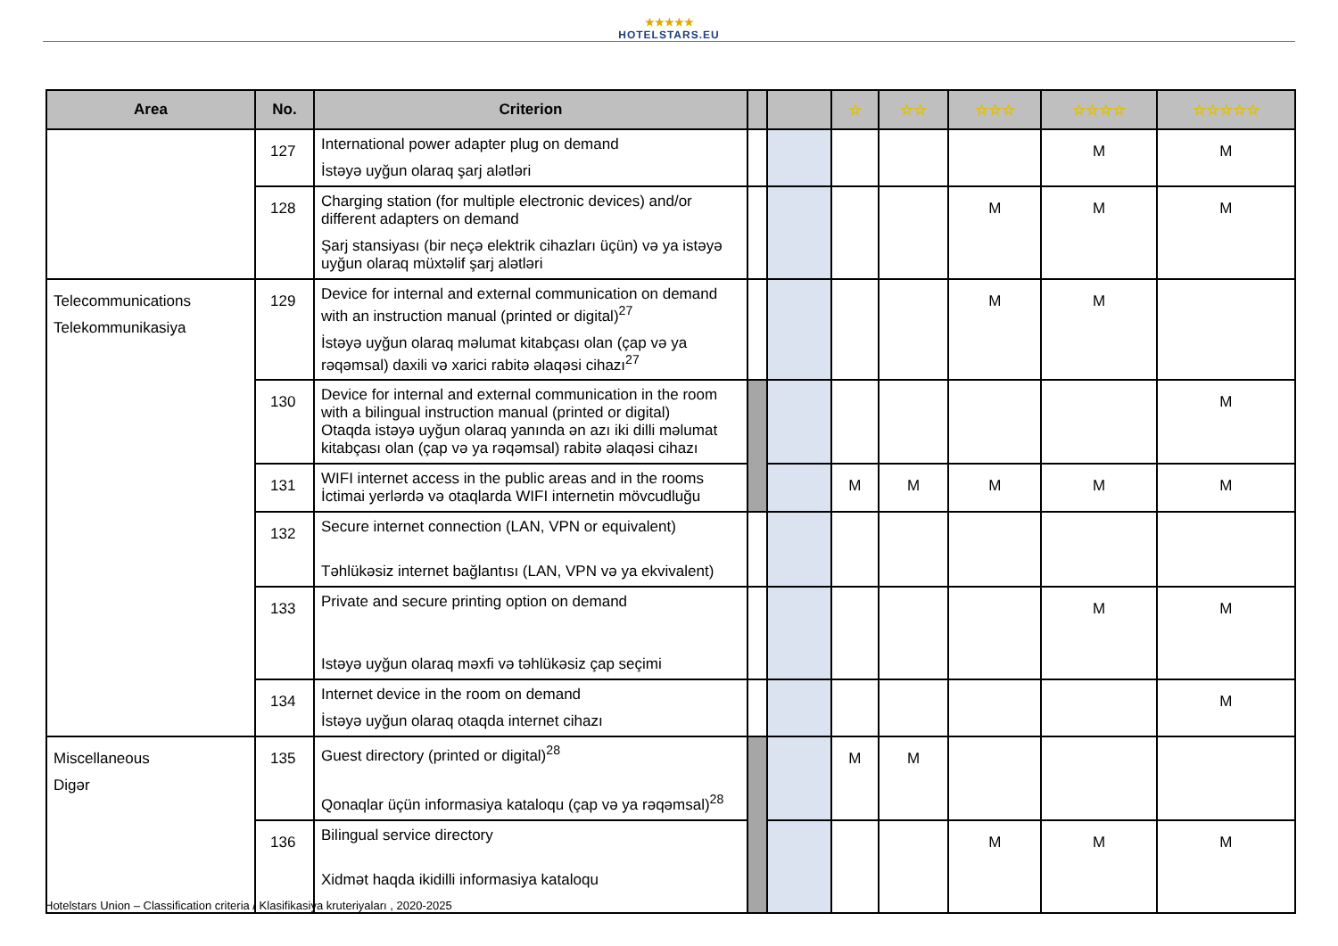★★★★★
HOTELSTARS.EU
| Area | No. | Criterion | | | ☆ | ☆☆ | ☆☆☆ | ☆☆☆☆ | ☆☆☆☆☆ |
| --- | --- | --- | --- | --- | --- | --- | --- | --- | --- |
| | 127 | International power adapter plug on demand İstəyə uyğun olaraq şarj alətləri | | | | | | M | M |
| | 128 | Charging station (for multiple electronic devices) and/or different adapters on demand Şarj stansiyası (bir neçə elektrik cihazları üçün) və ya istəyə uyğun olaraq müxtəlif şarj alətləri | | | | | M | M | M |
| Telecommunications Telekommunikasiya | 129 | Device for internal and external communication on demand with an instruction manual (printed or digital)<sup>27</sup> İstəyə uyğun olaraq məlumat kitabçası olan (çap və ya rəqəmsal) daxili və xarici rabitə əlaqəsi cihazı<sup>27</sup> | | | | | M | M | |
| | 130 | Device for internal and external communication in the room with a bilingual instruction manual (printed or digital) Otaqda istəyə uyğun olaraq yanında ən azı iki dilli məlumat kitabçası olan (çap və ya rəqəmsal) rabitə əlaqəsi cihazı | | | | | | | M |
| | 131 | WIFI internet access in the public areas and in the rooms İctimai yerlərdə və otaqlarda WIFI internetin mövcudluğu | | | M | M | M | M | M |
| | 132 | Secure internet connection (LAN, VPN or equivalent) Təhlükəsiz internet bağlantısı (LAN, VPN və ya ekvivalent) | | | | | | | |
| | 133 | Private and secure printing option on demand Istəyə uyğun olaraq məxfi və təhlükəsiz çap seçimi | | | | | | M | M |
| | 134 | Internet device in the room on demand İstəyə uyğun olaraq otaqda internet cihazı | | | | | | | M |
| Miscellaneous Digər | 135 | Guest directory (printed or digital)<sup>28</sup> Qonaqlar üçün informasiya kataloqu (çap və ya rəqəmsal)<sup>28</sup> | | | M | M | | | |
| | 136 | Bilingual service directory Xidmət haqda ikidilli informasiya kataloqu | | | | | M | M | M |
Hotelstars Union – Classification criteria / Klasifikasiya kruteriyaları , 2020-2025